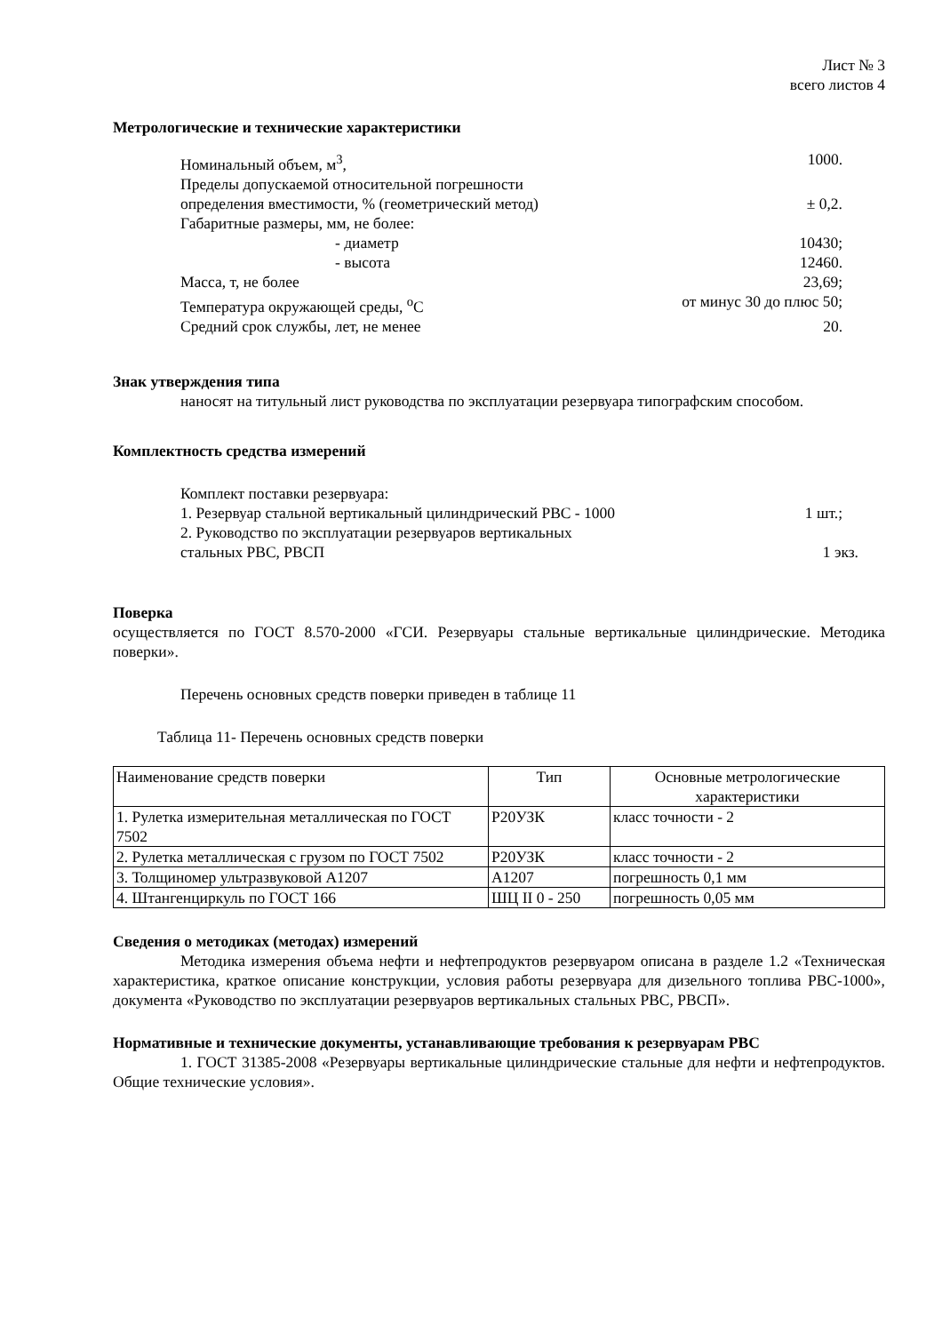Лист № 3
всего листов 4
Метрологические и технические характеристики
Номинальный объем, м<sup>3</sup>, 1000.
Пределы допускаемой относительной погрешности
определения вместимости, % (геометрический метод) ± 0,2.
Габаритные размеры, мм, не более:
- диаметр 10430;
- высота 12460.
Масса, т, не более 23,69;
Температура окружающей среды, <sup>о</sup>С от минус 30 до плюс 50;
Средний срок службы, лет, не менее 20.
Знак утверждения типа
наносят на титульный лист руководства по эксплуатации резервуара типографским способом.
Комплектность средства измерений
Комплект поставки резервуара:
1. Резервуар стальной вертикальный цилиндрический РВС - 1000 1 шт.;
2. Руководство по эксплуатации резервуаров вертикальных
стальных РВС, РВСП 1 экз.
Поверка
осуществляется по ГОСТ 8.570-2000 «ГСИ. Резервуары стальные вертикальные цилиндрические. Методика поверки».
Перечень основных средств поверки приведен в таблице 11
Таблица 11- Перечень основных средств поверки
| Наименование средств поверки | Тип | Основные метрологические характеристики |
| --- | --- | --- |
| 1. Рулетка измерительная металлическая по ГОСТ 7502 | Р20УЗК | класс точности - 2 |
| 2. Рулетка металлическая с грузом по ГОСТ 7502 | Р20УЗК | класс точности - 2 |
| 3. Толщиномер ультразвуковой А1207 | А1207 | погрешность 0,1 мм |
| 4. Штангенциркуль по ГОСТ 166 | ШЦ II 0 - 250 | погрешность 0,05 мм |
Сведения о методиках (методах) измерений
Методика измерения объема нефти и нефтепродуктов резервуаром описана в разделе 1.2 «Техническая характеристика, краткое описание конструкции, условия работы резервуара для дизельного топлива РВС-1000», документа «Руководство по эксплуатации резервуаров вертикальных стальных РВС, РВСП».
Нормативные и технические документы, устанавливающие требования к резервуарам РВС
1. ГОСТ 31385-2008 «Резервуары вертикальные цилиндрические стальные для нефти и нефтепродуктов. Общие технические условия».